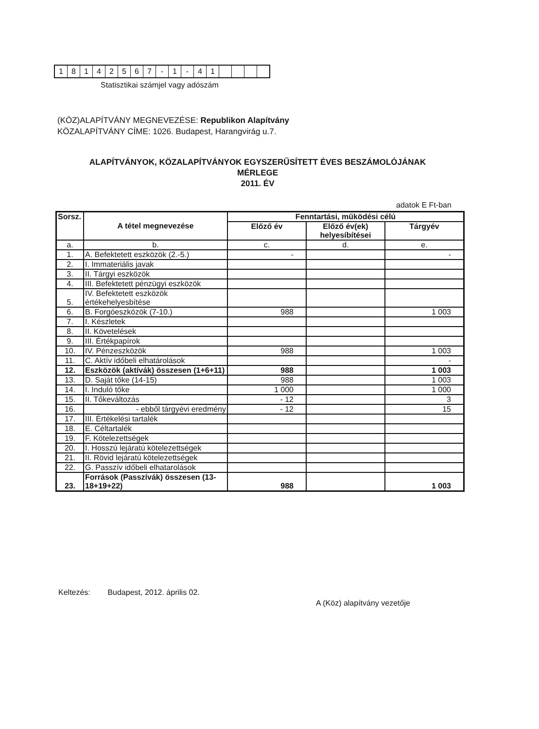| 1 | 8 | 1 | 4 | 2 | 5 | 6 | 7 | - | 1 | - | 4 | 1 | | | | |
Statisztikai számjel vagy adószám
(KÖZ)ALAPÍTVÁNY MEGNEVEZÉSE: Republikon Alapítvány
KÖZALAPÍTVÁNY CÍME: 1026. Budapest, Harangvirág u.7.
ALAPÍTVÁNYOK, KÖZALAPÍTVÁNYOK EGYSZERŰSÍTETT ÉVES BESZÁMOLÓJÁNAK
MÉRLEGE
2011. ÉV
adatok E Ft-ban
| Sorsz. | A tétel megnevezése | Fenntartási, működési célú | | |
| --- | --- | --- | --- | --- |
| | | Előző év | Előző év(ek) helyesíbítései | Tárgyév |
| a. | b. | c. | d. | e. |
| 1. | A. Befektetett eszközök (2.-5.) | - | | - |
| 2. | I. Immateriális javak | | | |
| 3. | II. Tárgyi eszközök | | | |
| 4. | III. Befektetett pénzügyi eszközök | | | |
| 5. | IV. Befektetett eszközök értékehelyesbítése | | | |
| 6. | B. Forgóeszközök (7-10.) | 988 | | 1 003 |
| 7. | I. Készletek | | | |
| 8. | II. Követelések | | | |
| 9. | III. Értékpapírok | | | |
| 10. | IV. Pénzeszközök | 988 | | 1 003 |
| 11. | C. Aktív időbeli elhatárolások | | | - |
| 12. | Eszközök (aktívák) összesen (1+6+11) | 988 | | 1 003 |
| 13. | D. Saját tőke (14-15) | 988 | | 1 003 |
| 14. | I. Induló tőke | 1 000 | | 1 000 |
| 15. | II. Tőkeváltozás | - 12 | | 3 |
| 16. | - ebből tárgyévi eredmény | - 12 | | 15 |
| 17. | III. Értékelési tartalék | | | |
| 18. | E. Céltartalék | | | |
| 19. | F. Kötelezettségek | | | |
| 20. | I. Hosszú lejáratú kötelezettségek | | | |
| 21. | II. Rövid lejáratú kötelezettségek | | | |
| 22. | G. Passzív időbeli elhatarolások | | | |
| 23. | Források (Passzívák) összesen (13-18+19+22) | 988 | | 1 003 |
Keltezés: Budapest, 2012. április 02.
A (Köz) alapítvány vezetője